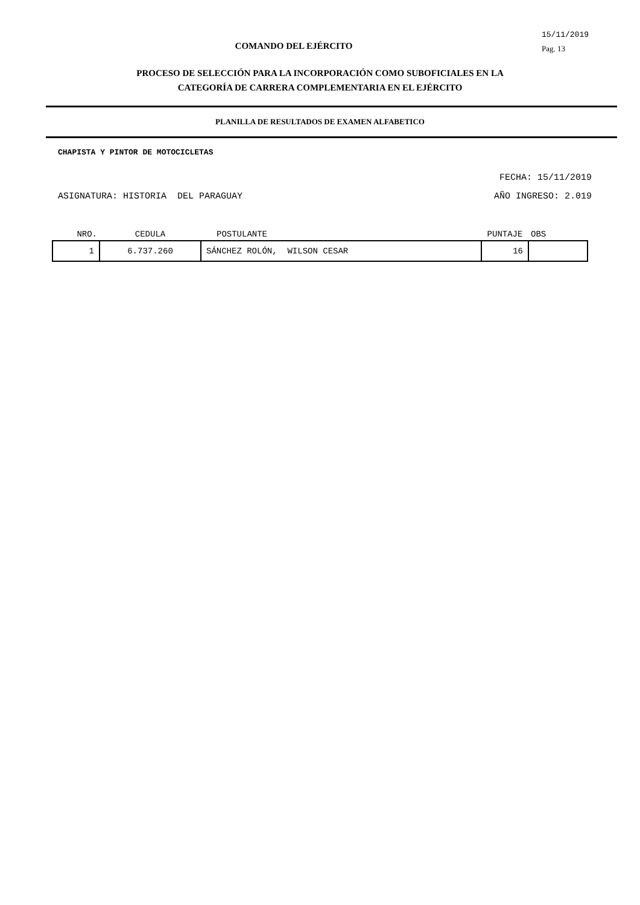COMANDO DEL EJÉRCITO
15/11/2019
Pag. 13
PROCESO DE SELECCIÓN PARA LA INCORPORACIÓN COMO SUBOFICIALES EN LA
CATEGORÍA DE CARRERA COMPLEMENTARIA EN EL EJÉRCITO
PLANILLA DE RESULTADOS DE EXAMEN ALFABETICO
CHAPISTA Y PINTOR DE MOTOCICLETAS
FECHA: 15/11/2019
ASIGNATURA: HISTORIA DEL PARAGUAY AÑO INGRESO: 2.019
| NRO. | CEDULA | POSTULANTE | PUNTAJE | OBS |
| --- | --- | --- | --- | --- |
| 1 | 6.737.260 | SÁNCHEZ ROLÓN, WILSON CESAR | 16 | |